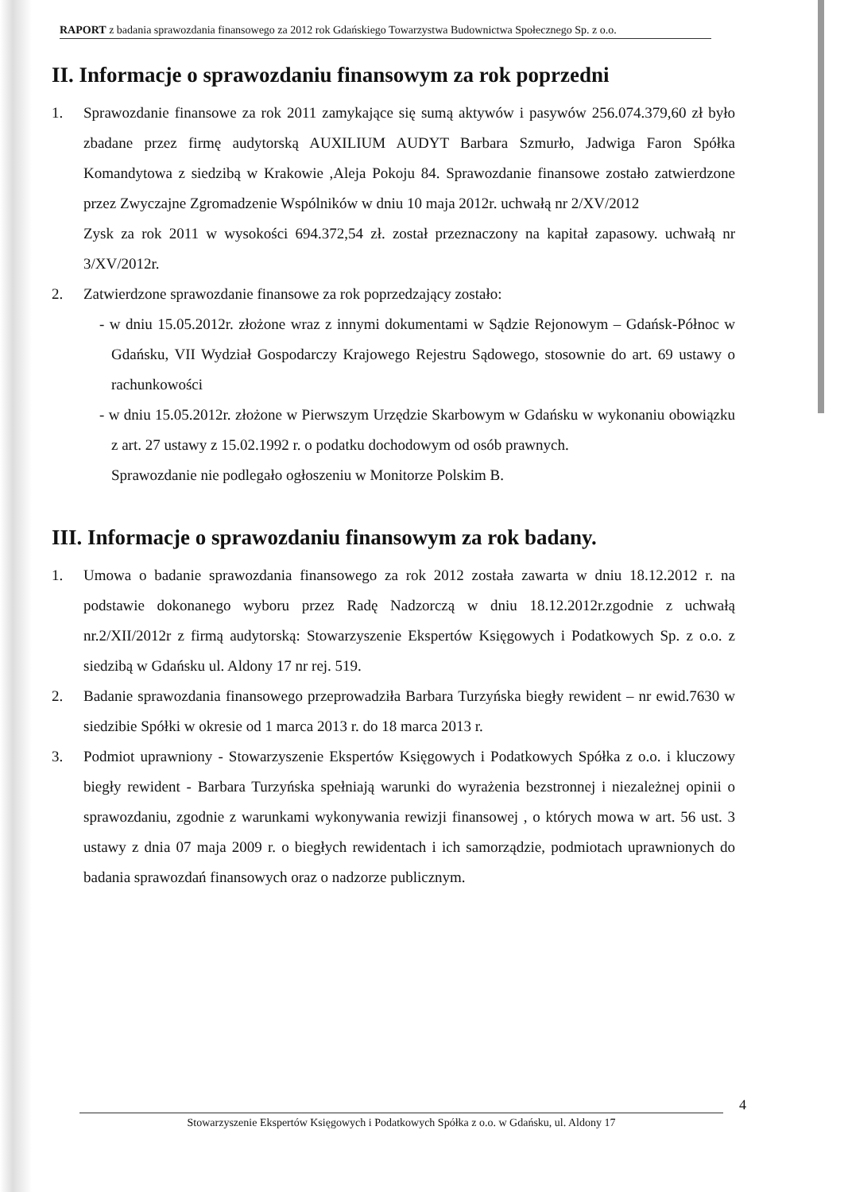RAPORT z badania sprawozdania finansowego za 2012 rok Gdańskiego Towarzystwa Budownictwa Społecznego Sp. z o.o.
II. Informacje o sprawozdaniu finansowym za rok poprzedni
1. Sprawozdanie finansowe za rok 2011 zamykające się sumą aktywów i pasywów 256.074.379,60 zł było zbadane przez firmę audytorską AUXILIUM AUDYT Barbara Szmurło, Jadwiga Faron Spółka Komandytowa z siedzibą w Krakowie ,Aleja Pokoju 84. Sprawozdanie finansowe zostało zatwierdzone przez Zwyczajne Zgromadzenie Wspólników w dniu 10 maja 2012r. uchwałą nr 2/XV/2012
Zysk za rok 2011 w wysokości 694.372,54 zł. został przeznaczony na kapitał zapasowy. uchwałą nr 3/XV/2012r.
2. Zatwierdzone sprawozdanie finansowe za rok poprzedzający zostało:
- w dniu 15.05.2012r. złożone wraz z innymi dokumentami w Sądzie Rejonowym – Gdańsk-Północ w Gdańsku, VII Wydział Gospodarczy Krajowego Rejestru Sądowego, stosownie do art. 69 ustawy o rachunkowości
- w dniu 15.05.2012r. złożone w Pierwszym Urzędzie Skarbowym w Gdańsku w wykonaniu obowiązku z art. 27 ustawy z 15.02.1992 r. o podatku dochodowym od osób prawnych.
Sprawozdanie nie podlegało ogłoszeniu w Monitorze Polskim B.
III. Informacje o sprawozdaniu finansowym za rok badany.
1. Umowa o badanie sprawozdania finansowego za rok 2012 została zawarta w dniu 18.12.2012 r. na podstawie dokonanego wyboru przez Radę Nadzorczą w dniu 18.12.2012r.zgodnie z uchwałą nr.2/XII/2012r z firmą audytorską: Stowarzyszenie Ekspertów Księgowych i Podatkowych Sp. z o.o. z siedzibą w Gdańsku ul. Aldony 17 nr rej. 519.
2. Badanie sprawozdania finansowego przeprowadziła Barbara Turzyńska biegły rewident – nr ewid.7630 w siedzibie Spółki w okresie od 1 marca 2013 r. do 18 marca 2013 r.
3. Podmiot uprawniony - Stowarzyszenie Ekspertów Księgowych i Podatkowych Spółka z o.o. i kluczowy biegły rewident - Barbara Turzyńska spełniają warunki do wyrażenia bezstronnej i niezależnej opinii o sprawozdaniu, zgodnie z warunkami wykonywania rewizji finansowej , o których mowa w art. 56 ust. 3 ustawy z dnia 07 maja 2009 r. o biegłych rewidentach i ich samorządzie, podmiotach uprawnionych do badania sprawozdań finansowych oraz o nadzorze publicznym.
4
Stowarzyszenie Ekspertów Księgowych i Podatkowych Spółka z o.o. w Gdańsku, ul. Aldony 17